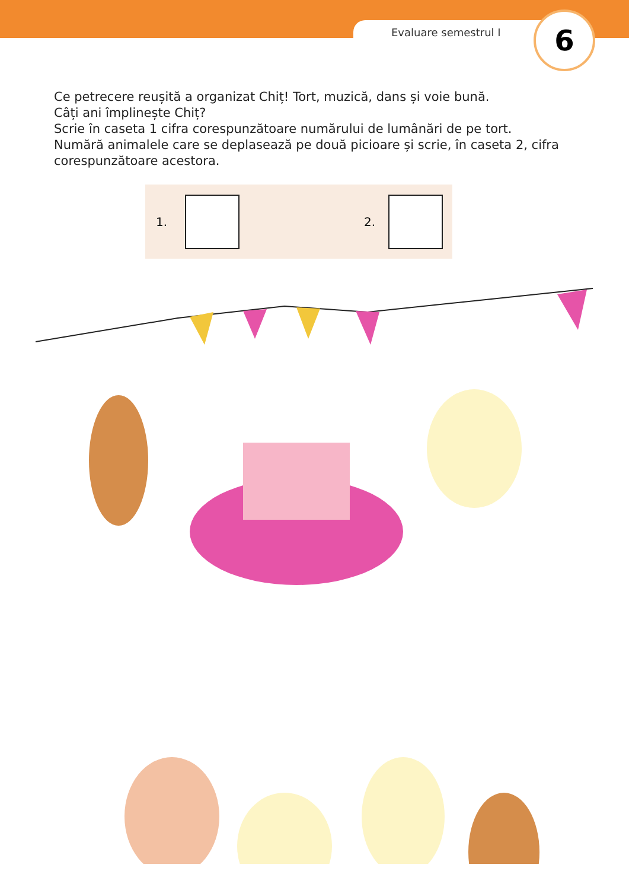Evaluare semestrul I 6
Ce petrecere reușită a organizat Chiț! Tort, muzică, dans și voie bună.
Câți ani împlinește Chiț?
Scrie în caseta 1 cifra corespunzătoare numărului de lumânări de pe tort.
Numără animalele care se deplasează pe două picioare și scrie, în caseta 2, cifra corespunzătoare acestora.
1. 2.